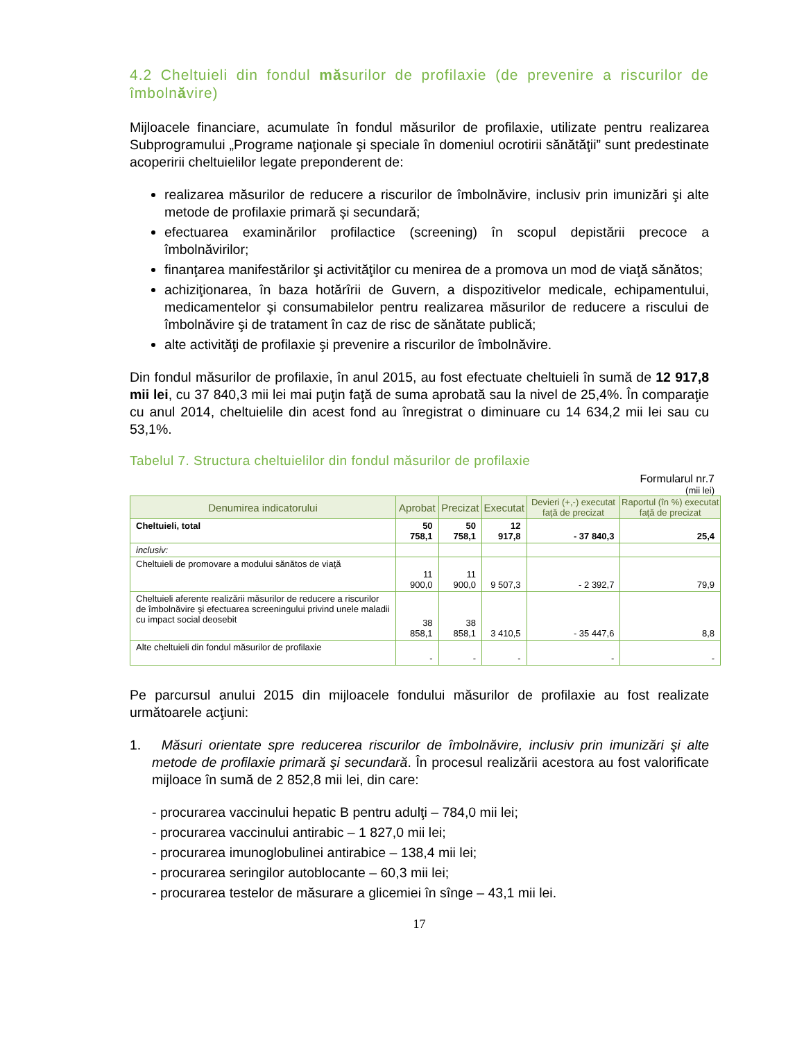4.2 Cheltuieli din fondul măsurilor de profilaxie (de prevenire a riscurilor de îmbolnăvire)
Mijloacele financiare, acumulate în fondul măsurilor de profilaxie, utilizate pentru realizarea Subprogramului „Programe naţionale şi speciale în domeniul ocrotirii sănătăţii” sunt predestinate acoperirii cheltuielilor legate preponderent de:
realizarea măsurilor de reducere a riscurilor de îmbolnăvire, inclusiv prin imunizări şi alte metode de profilaxie primară şi secundară;
efectuarea examinărilor profilactice (screening) în scopul depistării precoce a îmbolnăvirilor;
finanţarea manifestărilor şi activităţilor cu menirea de a promova un mod de viaţă sănătos;
achiziţionarea, în baza hotărîrii de Guvern, a dispozitivelor medicale, echipamentului, medicamentelor şi consumabilelor pentru realizarea măsurilor de reducere a riscului de îmbolnăvire şi de tratament în caz de risc de sănătate publică;
alte activităţi de profilaxie şi prevenire a riscurilor de îmbolnăvire.
Din fondul măsurilor de profilaxie, în anul 2015, au fost efectuate cheltuieli în sumă de 12 917,8 mii lei, cu 37 840,3 mii lei mai puţin faţă de suma aprobată sau la nivel de 25,4%. În comparaţie cu anul 2014, cheltuielile din acest fond au înregistrat o diminuare cu 14 634,2 mii lei sau cu 53,1%.
Tabelul 7. Structura cheltuielilor din fondul măsurilor de profilaxie
Formularul nr.7
(mii lei)
| Denumirea indicatorului | Aprobat | Precizat | Executat | Devieri (+,-) executat faţă de precizat | Raportul (în %) executat faţă de precizat |
| --- | --- | --- | --- | --- | --- |
| Cheltuieli, total | 50 758,1 | 50 758,1 | 12 917,8 | - 37 840,3 | 25,4 |
| inclusiv: | | | | | |
| Cheltuieli de promovare a modului sănătos de viaţă | 11 900,0 | 11 900,0 | 9 507,3 | - 2 392,7 | 79,9 |
| Cheltuieli aferente realizării măsurilor de reducere a riscurilor de îmbolnăvire şi efectuarea screeningului privind unele maladii cu impact social deosebit | 38 858,1 | 38 858,1 | 3 410,5 | - 35 447,6 | 8,8 |
| Alte cheltuieli din fondul măsurilor de profilaxie | - | - | - | - | - |
Pe parcursul anului 2015 din mijloacele fondului măsurilor de profilaxie au fost realizate următoarele acţiuni:
1. Măsuri orientate spre reducerea riscurilor de îmbolnăvire, inclusiv prin imunizări şi alte metode de profilaxie primară şi secundară. În procesul realizării acestora au fost valorificate mijloace în sumă de 2 852,8 mii lei, din care:
- procurarea vaccinului hepatic B pentru adulţi – 784,0 mii lei;
- procurarea vaccinului antirabic – 1 827,0 mii lei;
- procurarea imunoglobulinei antirabice – 138,4 mii lei;
- procurarea seringilor autoblocante – 60,3 mii lei;
- procurarea testelor de măsurare a glicemiei în sînge – 43,1 mii lei.
17